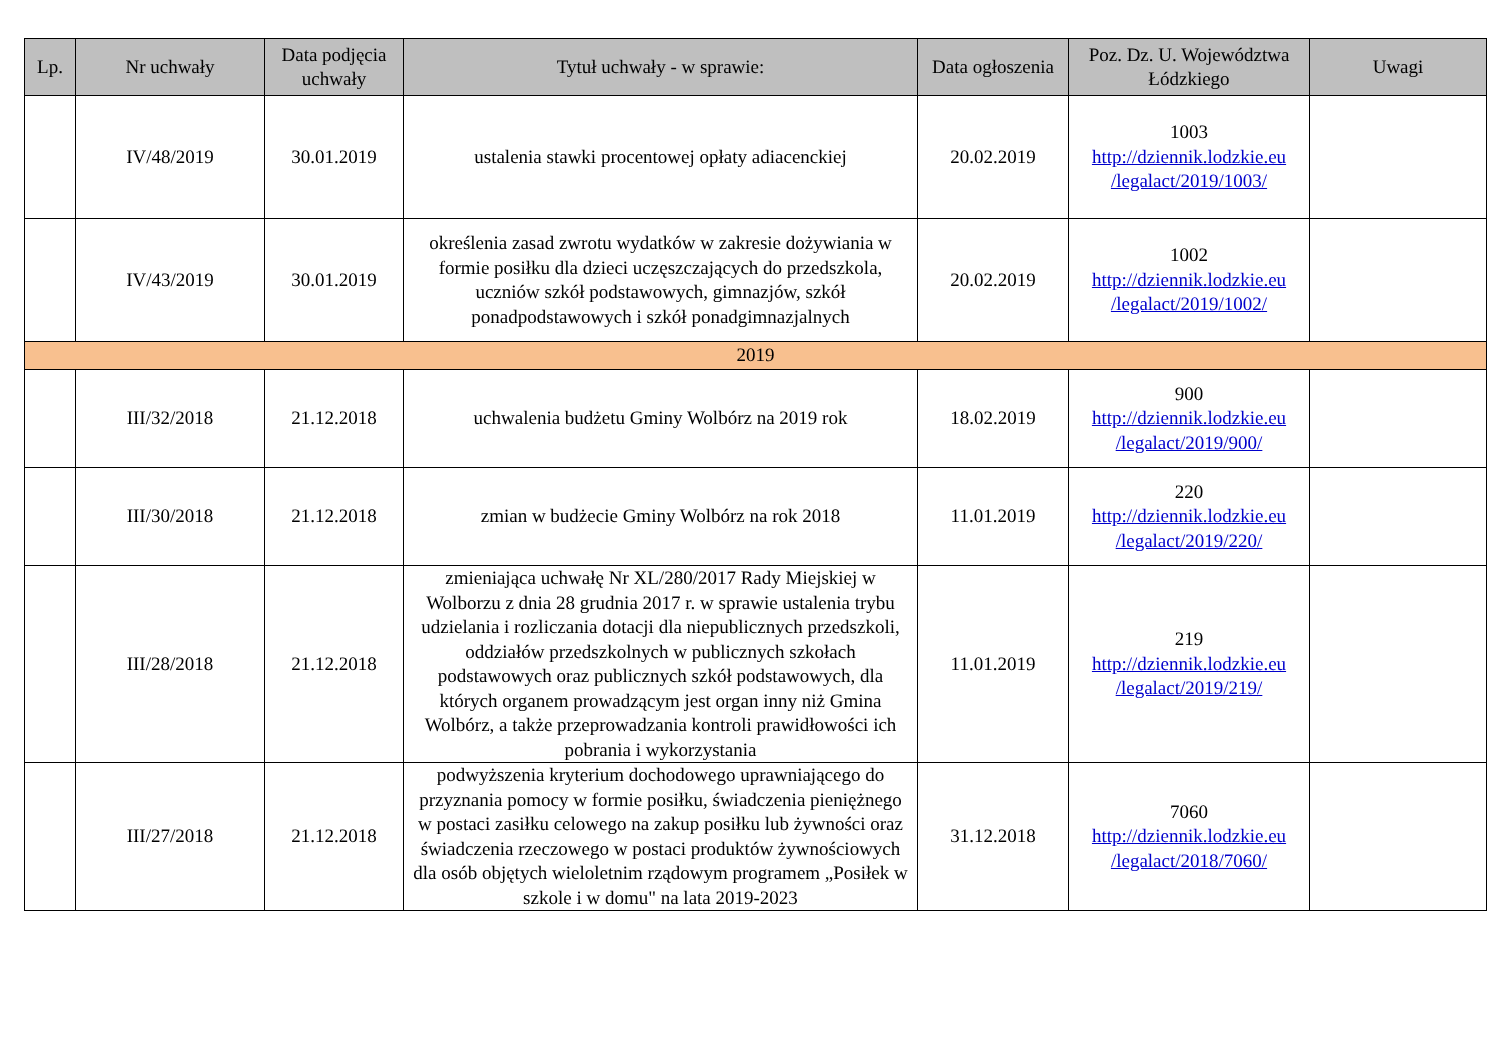| Lp. | Nr uchwały | Data podjęcia uchwały | Tytuł uchwały - w sprawie: | Data ogłoszenia | Poz. Dz. U. Województwa Łódzkiego | Uwagi |
| --- | --- | --- | --- | --- | --- | --- |
| | IV/48/2019 | 30.01.2019 | ustalenia stawki procentowej opłaty adiacenckiej | 20.02.2019 | 1003 http://dziennik.lodzkie.eu /legalact/2019/1003/ | |
| | IV/43/2019 | 30.01.2019 | określenia zasad zwrotu wydatków w zakresie dożywiania w formie posiłku dla dzieci uczęszczających do przedszkola, uczniów szkół podstawowych, gimnazjów, szkół ponadpodstawowych i szkół ponadgimnazjalnych | 20.02.2019 | 1002 http://dziennik.lodzkie.eu /legalact/2019/1002/ | |
| 2019 | | | | | | |
| | III/32/2018 | 21.12.2018 | uchwalenia budżetu Gminy Wolbórz na 2019 rok | 18.02.2019 | 900 http://dziennik.lodzkie.eu /legalact/2019/900/ | |
| | III/30/2018 | 21.12.2018 | zmian w budżecie Gminy Wolbórz na rok 2018 | 11.01.2019 | 220 http://dziennik.lodzkie.eu /legalact/2019/220/ | |
| | III/28/2018 | 21.12.2018 | zmieniająca uchwałę Nr XL/280/2017 Rady Miejskiej w Wolborzu z dnia 28 grudnia 2017 r. w sprawie ustalenia trybu udzielania i rozliczania dotacji dla niepublicznych przedszkoli, oddziałów przedszkolnych w publicznych szkołach podstawowych oraz publicznych szkół podstawowych, dla których organem prowadzącym jest organ inny niż Gmina Wolbórz, a także przeprowadzania kontroli prawidłowości ich pobrania i wykorzystania | 11.01.2019 | 219 http://dziennik.lodzkie.eu /legalact/2019/219/ | |
| | III/27/2018 | 21.12.2018 | podwyższenia kryterium dochodowego uprawniającego do przyznania pomocy w formie posiłku, świadczenia pieniężnego w postaci zasiłku celowego na zakup posiłku lub żywności oraz świadczenia rzeczowego w postaci produktów żywnościowych dla osób objętych wieloletnim rządowym programem „Posiłek w szkole i w domu" na lata 2019-2023 | 31.12.2018 | 7060 http://dziennik.lodzkie.eu /legalact/2018/7060/ | |